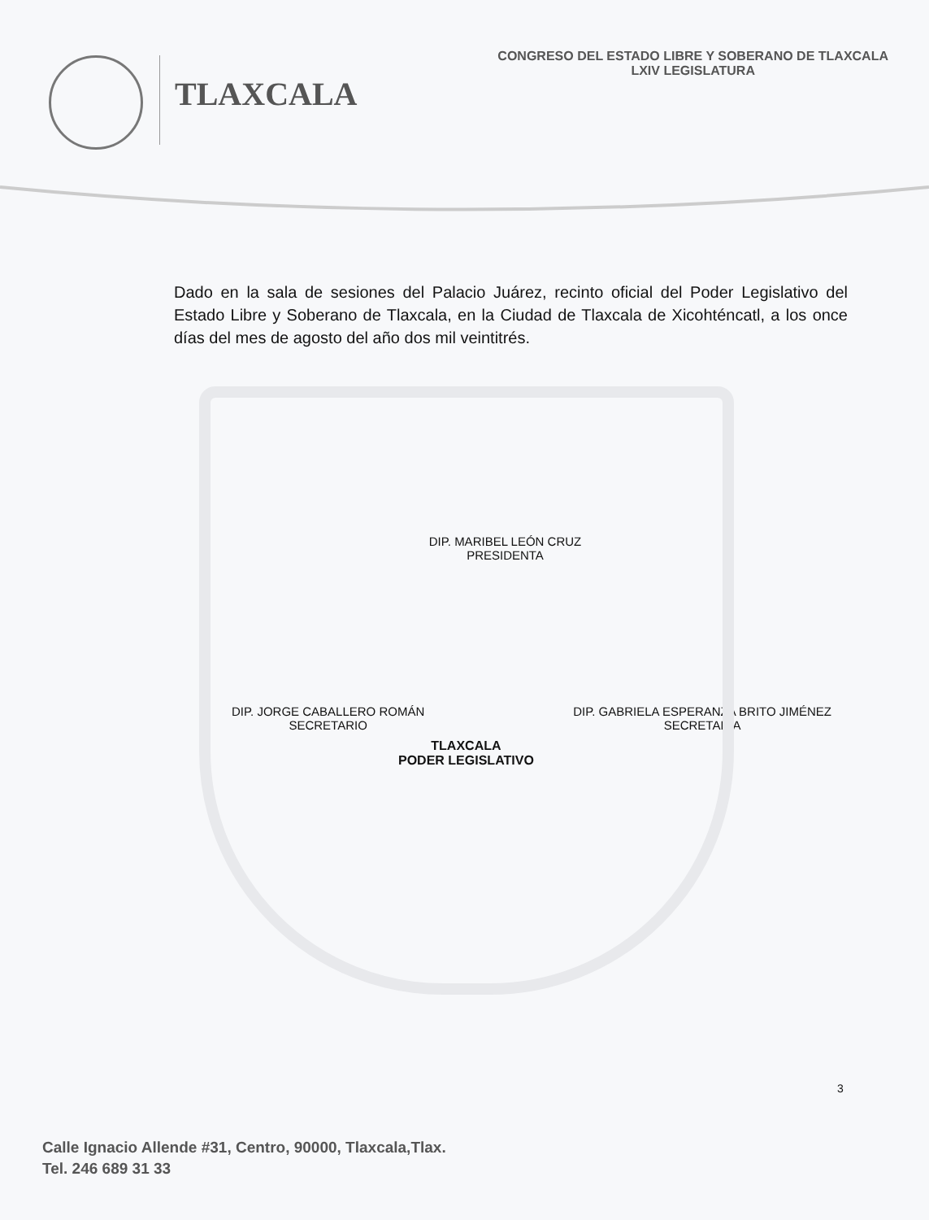TLAXCALA
CONGRESO DEL ESTADO LIBRE Y SOBERANO DE TLAXCALA
LXIV LEGISLATURA
Dado en la sala de sesiones del Palacio Juárez, recinto oficial del Poder Legislativo del Estado Libre y Soberano de Tlaxcala, en la Ciudad de Tlaxcala de Xicohténcatl, a los once días del mes de agosto del año dos mil veintitrés.
DIP. MARIBEL LEÓN CRUZ
PRESIDENTA
TLAXCALA
PODER LEGISLATIVO
DIP. JORGE CABALLERO ROMÁN
SECRETARIO
DIP. GABRIELA ESPERANZA BRITO JIMÉNEZ
SECRETARIA
3
Calle Ignacio Allende #31, Centro, 90000, Tlaxcala,Tlax.
Tel. 246 689 31 33